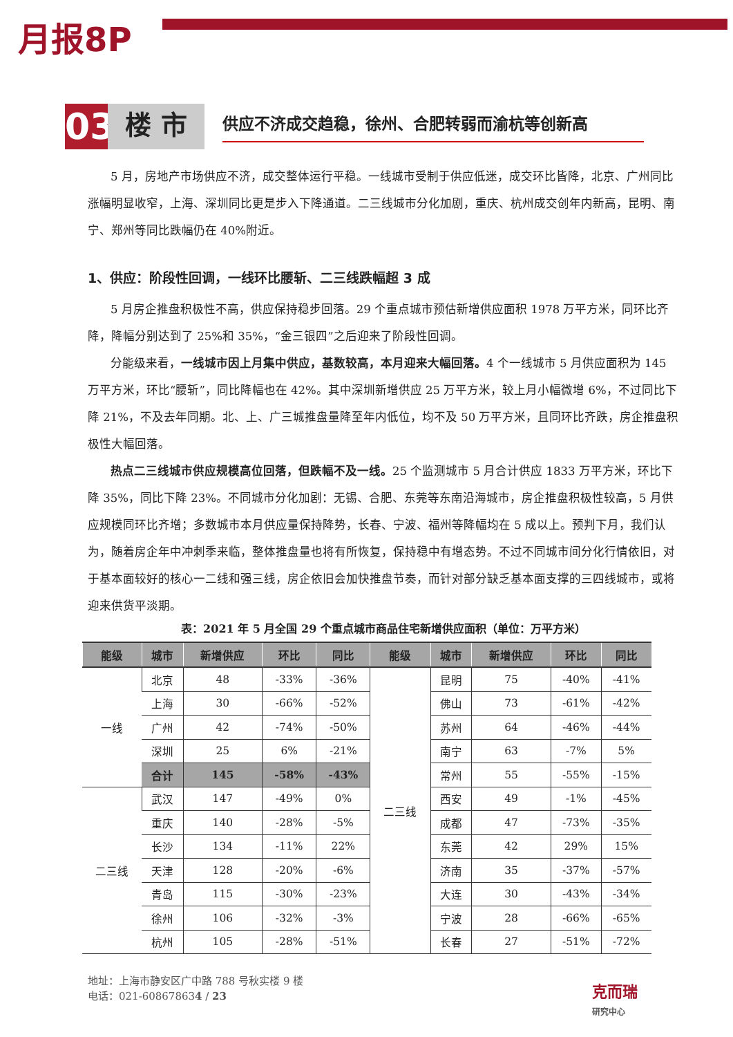月报8P
03
楼 市
供应不济成交趋稳，徐州、合肥转弱而渝杭等创新高
5 月，房地产市场供应不济，成交整体运行平稳。一线城市受制于供应低迷，成交环比皆降，北京、广州同比涨幅明显收窄，上海、深圳同比更是步入下降通道。二三线城市分化加剧，重庆、杭州成交创年内新高，昆明、南宁、郑州等同比跌幅仍在 40%附近。
1、供应：阶段性回调，一线环比腰斩、二三线跌幅超 3 成
5 月房企推盘积极性不高，供应保持稳步回落。29 个重点城市预估新增供应面积 1978 万平方米，同环比齐降，降幅分别达到了 25%和 35%，“金三银四”之后迎来了阶段性回调。
分能级来看，一线城市因上月集中供应，基数较高，本月迎来大幅回落。4 个一线城市 5 月供应面积为 145 万平方米，环比“腰斩”，同比降幅也在 42%。其中深圳新增供应 25 万平方米，较上月小幅微增 6%，不过同比下降 21%，不及去年同期。北、上、广三城推盘量降至年内低位，均不及 50 万平方米，且同环比齐跌，房企推盘积极性大幅回落。
热点二三线城市供应规模高位回落，但跌幅不及一线。25 个监测城市 5 月合计供应 1833 万平方米，环比下降 35%，同比下降 23%。不同城市分化加剧：无锡、合肥、东莞等东南沿海城市，房企推盘积极性较高，5 月供应规模同环比齐增；多数城市本月供应量保持降势，长春、宁波、福州等降幅均在 5 成以上。预判下月，我们认为，随着房企年中冲刺季来临，整体推盘量也将有所恢复，保持稳中有增态势。不过不同城市间分化行情依旧，对于基本面较好的核心一二线和强三线，房企依旧会加快推盘节奏，而针对部分缺乏基本面支撑的三四线城市，或将迎来供货平淡期。
表：2021 年 5 月全国 29 个重点城市商品住宅新增供应面积（单位：万平方米）
| 能级 | 城市 | 新增供应 | 环比 | 同比 | 能级 | 城市 | 新增供应 | 环比 | 同比 |
| --- | --- | --- | --- | --- | --- | --- | --- | --- | --- |
| 一线 | 北京 | 48 | -33% | -36% | 二三线 | 昆明 | 75 | -40% | -41% |
| | 上海 | 30 | -66% | -52% | | 佛山 | 73 | -61% | -42% |
| | 广州 | 42 | -74% | -50% | | 苏州 | 64 | -46% | -44% |
| | 深圳 | 25 | 6% | -21% | | 南宁 | 63 | -7% | 5% |
| | 合计 | 145 | -58% | -43% | | 常州 | 55 | -55% | -15% |
| 二三线 | 武汉 | 147 | -49% | 0% | | 西安 | 49 | -1% | -45% |
| | 重庆 | 140 | -28% | -5% | | 成都 | 47 | -73% | -35% |
| | 长沙 | 134 | -11% | 22% | | 东莞 | 42 | 29% | 15% |
| | 天津 | 128 | -20% | -6% | | 济南 | 35 | -37% | -57% |
| | 青岛 | 115 | -30% | -23% | | 大连 | 30 | -43% | -34% |
| | 徐州 | 106 | -32% | -3% | | 宁波 | 28 | -66% | -65% |
| | 杭州 | 105 | -28% | -51% | | 长春 | 27 | -51% | -72% |
地址：上海市静安区广中路 788 号秋实楼 9 楼
电话：021-608678634 / 23
克而瑞
研究中心